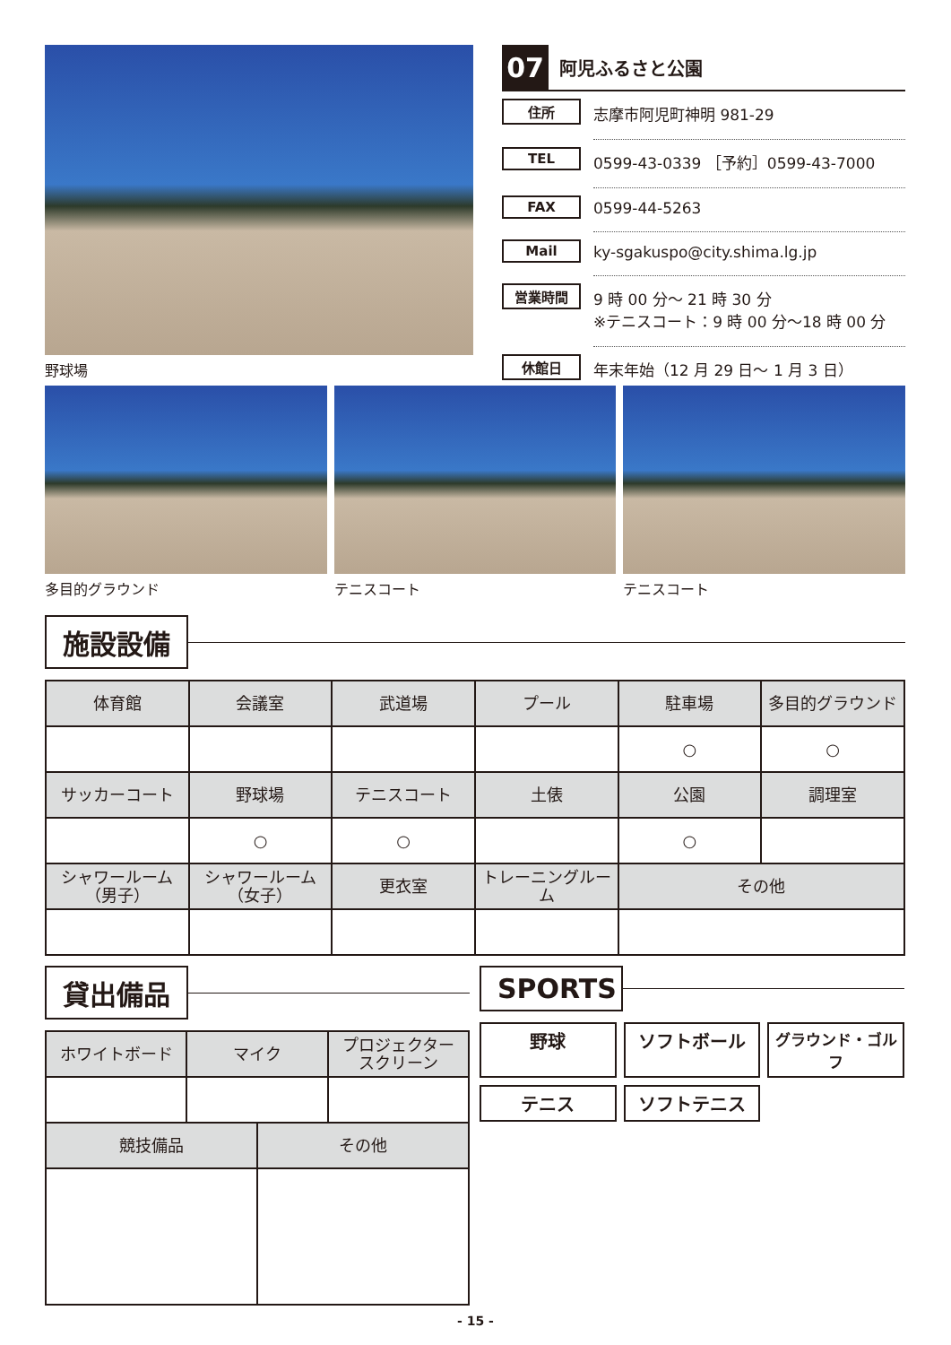野球場
07
阿児ふるさと公園
住所 志摩市阿児町神明 981-29
TEL 0599-43-0339 ［予約］0599-43-7000
FAX 0599-44-5263
Mail ky-sgakuspo@city.shima.lg.jp
営業時間 9 時 00 分～ 21 時 30 分
※テニスコート：9 時 00 分～18 時 00 分
休館日 年末年始（12 月 29 日～ 1 月 3 日）
多目的グラウンド テニスコート テニスコート
施設設備
| 体育館 | 会議室 | 武道場 | プール | 駐車場 | 多目的グラウンド |
| --- | --- | --- | --- | --- | --- |
| | | | | ○ | ○ |
| サッカーコート | 野球場 | テニスコート | 土俵 | 公園 | 調理室 |
| | ○ | ○ | | ○ | |
| シャワールーム （男子） | シャワールーム （女子） | 更衣室 | トレーニングルーム | その他 | |
貸出備品
| ホワイトボード | マイク | | プロジェクター スクリーン |
| --- | --- | --- | --- |
| 競技備品 | | その他 | |
SPORTS
野球
ソフトボール
グラウンド・ゴルフ
テニス
ソフトテニス
- 15 -